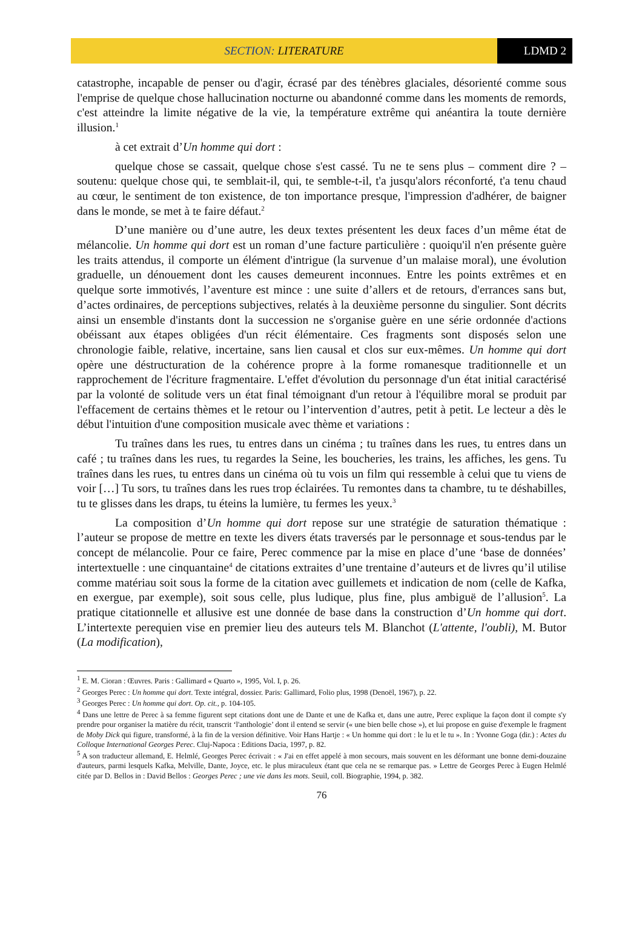SECTION: LITERATURE LDMD 2
catastrophe, incapable de penser ou d'agir, écrasé par des ténèbres glaciales, désorienté comme sous l'emprise de quelque chose hallucination nocturne ou abandonné comme dans les moments de remords, c'est atteindre la limite négative de la vie, la température extrême qui anéantira la toute dernière illusion.<sup>1</sup>
à cet extrait d’Un homme qui dort :
quelque chose se cassait, quelque chose s'est cassé. Tu ne te sens plus – comment dire ? – soutenu: quelque chose qui, te semblait-il, qui, te semble-t-il, t'a jusqu'alors réconforté, t'a tenu chaud au cœur, le sentiment de ton existence, de ton importance presque, l'impression d'adhérer, de baigner dans le monde, se met à te faire défaut.<sup>2</sup>
D’une manière ou d’une autre, les deux textes présentent les deux faces d’un même état de mélancolie. Un homme qui dort est un roman d’une facture particulière : quoiqu'il n'en présente guère les traits attendus, il comporte un élément d'intrigue (la survenue d’un malaise moral), une évolution graduelle, un dénouement dont les causes demeurent inconnues. Entre les points extrêmes et en quelque sorte immotivés, l’aventure est mince : une suite d’allers et de retours, d'errances sans but, d’actes ordinaires, de perceptions subjectives, relatés à la deuxième personne du singulier. Sont décrits ainsi un ensemble d'instants dont la succession ne s'organise guère en une série ordonnée d'actions obéissant aux étapes obligées d'un récit élémentaire. Ces fragments sont disposés selon une chronologie faible, relative, incertaine, sans lien causal et clos sur eux-mêmes. Un homme qui dort opère une déstructuration de la cohérence propre à la forme romanesque traditionnelle et un rapprochement de l'écriture fragmentaire. L'effet d'évolution du personnage d'un état initial caractérisé par la volonté de solitude vers un état final témoignant d'un retour à l'équilibre moral se produit par l'effacement de certains thèmes et le retour ou l’intervention d’autres, petit à petit. Le lecteur a dès le début l'intuition d'une composition musicale avec thème et variations :
Tu traînes dans les rues, tu entres dans un cinéma ; tu traînes dans les rues, tu entres dans un café ; tu traînes dans les rues, tu regardes la Seine, les boucheries, les trains, les affiches, les gens. Tu traînes dans les rues, tu entres dans un cinéma où tu vois un film qui ressemble à celui que tu viens de voir […] Tu sors, tu traînes dans les rues trop éclairées. Tu remontes dans ta chambre, tu te déshabilles, tu te glisses dans les draps, tu éteins la lumière, tu fermes les yeux.<sup>3</sup>
La composition d’Un homme qui dort repose sur une stratégie de saturation thématique : l’auteur se propose de mettre en texte les divers états traversés par le personnage et sous-tendus par le concept de mélancolie. Pour ce faire, Perec commence par la mise en place d’une ‘base de données’ intertextuelle : une cinquantaine<sup>4</sup> de citations extraites d’une trentaine d’auteurs et de livres qu’il utilise comme matériau soit sous la forme de la citation avec guillemets et indication de nom (celle de Kafka, en exergue, par exemple), soit sous celle, plus ludique, plus fine, plus ambiguë de l’allusion<sup>5</sup>. La pratique citationnelle et allusive est une donnée de base dans la construction d’Un homme qui dort. L’intertexte perequien vise en premier lieu des auteurs tels M. Blanchot (L'attente, l'oubli), M. Butor (La modification),
<sup>1</sup> E. M. Cioran : Œuvres. Paris : Gallimard « Quarto », 1995, Vol. I, p. 26.
<sup>2</sup> Georges Perec : Un homme qui dort. Texte intégral, dossier. Paris: Gallimard, Folio plus, 1998 (Denoël, 1967), p. 22.
<sup>3</sup> Georges Perec : Un homme qui dort. Op. cit., p. 104-105.
<sup>4</sup> Dans une lettre de Perec à sa femme figurent sept citations dont une de Dante et une de Kafka et, dans une autre, Perec explique la façon dont il compte s'y prendre pour organiser la matière du récit, transcrit ‘l'anthologie’ dont il entend se servir (« une bien belle chose »), et lui propose en guise d'exemple le fragment de Moby Dick qui figure, transformé, à la fin de la version définitive. Voir Hans Hartje : « Un homme qui dort : le lu et le tu ». In : Yvonne Goga (dir.) : Actes du Colloque International Georges Perec. Cluj-Napoca : Editions Dacia, 1997, p. 82.
<sup>5</sup> A son traducteur allemand, E. Helmlé, Georges Perec écrivait : « J'ai en effet appelé à mon secours, mais souvent en les déformant une bonne demi-douzaine d'auteurs, parmi lesquels Kafka, Melville, Dante, Joyce, etc. le plus miraculeux étant que cela ne se remarque pas. » Lettre de Georges Perec à Eugen Helmlé citée par D. Bellos in : David Bellos : Georges Perec ; une vie dans les mots. Seuil, coll. Biographie, 1994, p. 382.
76